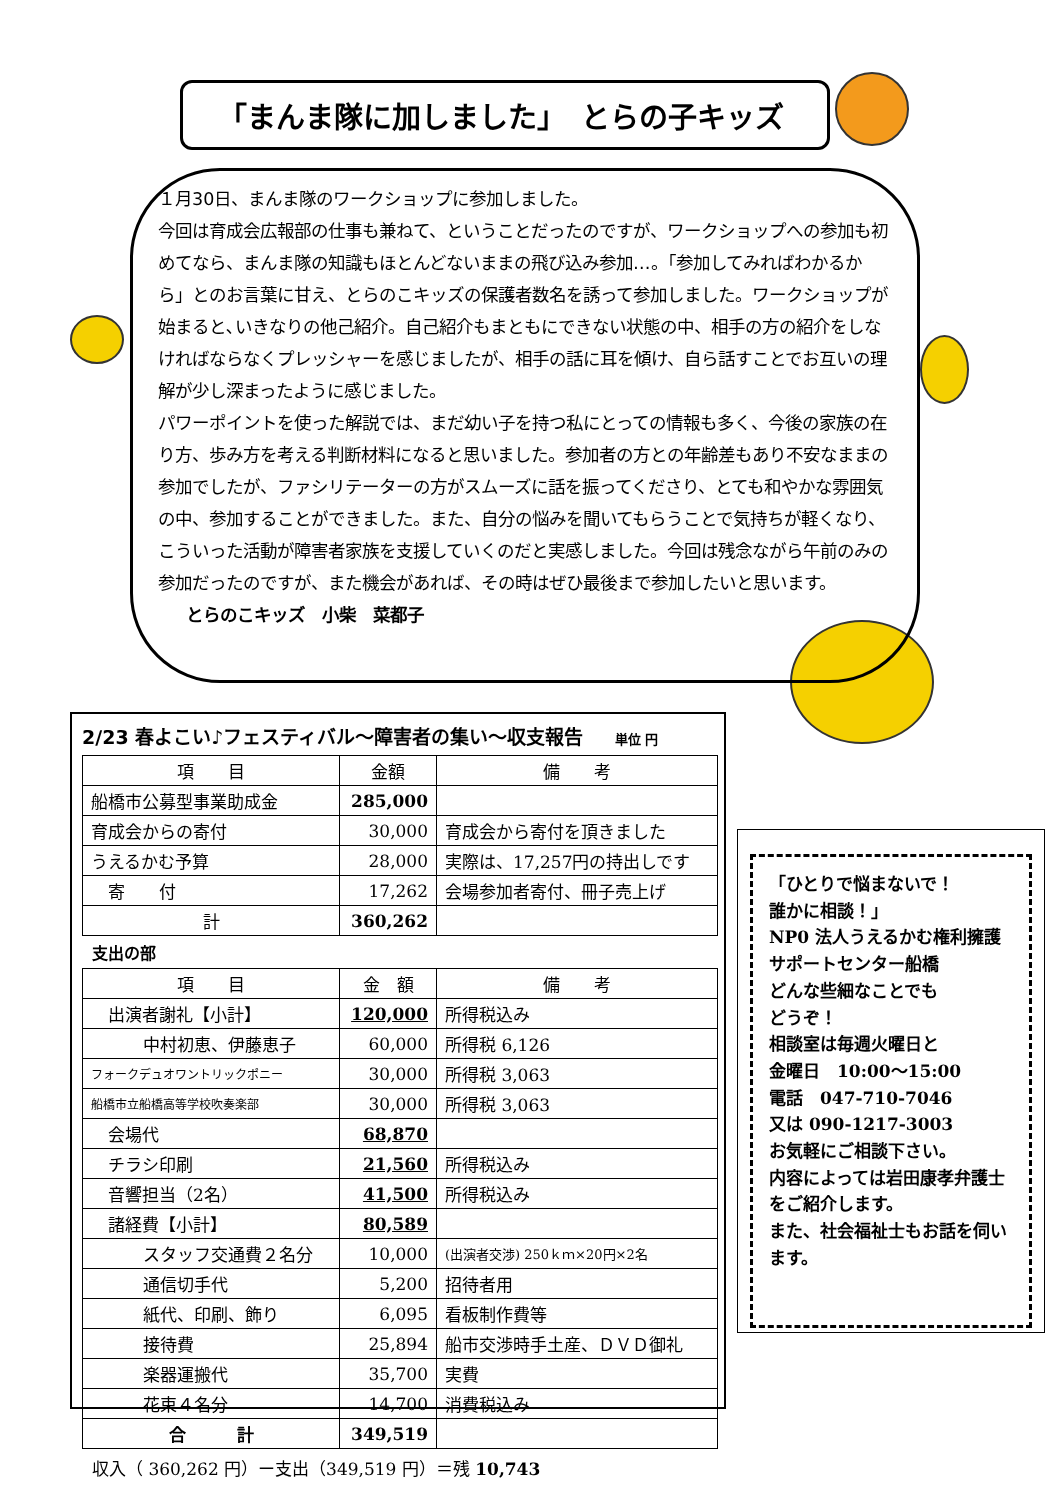「まんま隊に加しました」　とらの子キッズ
１月30日、まんま隊のワークショップに参加しました。
今回は育成会広報部の仕事も兼ねて、ということだったのですが、ワークショップへの参加も初めてなら、まんま隊の知識もほとんどないままの飛び込み参加…。「参加してみればわかるから」とのお言葉に甘え、とらのこキッズの保護者数名を誘って参加しました。ワークショップが始まると､いきなりの他己紹介。自己紹介もまともにできない状態の中、相手の方の紹介をしなければならなくプレッシャーを感じましたが、相手の話に耳を傾け、自ら話すことでお互いの理解が少し深まったように感じました。
パワーポイントを使った解説では、まだ幼い子を持つ私にとっての情報も多く、今後の家族の在り方、歩み方を考える判断材料になると思いました。参加者の方との年齢差もあり不安なままの参加でしたが、ファシリテーターの方がスムーズに話を振ってくださり、とても和やかな雰囲気の中、参加することができました。また、自分の悩みを聞いてもらうことで気持ちが軽くなり、こういった活動が障害者家族を支援していくのだと実感しました。今回は残念ながら午前のみの参加だったのですが、また機会があれば、その時はぜひ最後まで参加したいと思います。
とらのこキッズ　小柴　菜都子
2/23 春よこい♪フェスティバル～障害者の集い～収支報告 単位 円
| 項 目 | 金額 | 備 考 |
| --- | --- | --- |
| 船橋市公募型事業助成金 | 285,000 | |
| 育成会からの寄付 | 30,000 | 育成会から寄付を頂きました |
| うえるかむ予算 | 28,000 | 実際は、17,257円の持出しです |
| 寄 付 | 17,262 | 会場参加者寄付、冊子売上げ |
| 計 | 360,262 | |
支出の部
| 項 目 | 金 額 | 備 考 |
| --- | --- | --- |
| 出演者謝礼【小計】 | 120,000 | 所得税込み |
| 中村初恵、伊藤恵子 | 60,000 | 所得税 6,126 |
| フォークデュオワントリックポニー | 30,000 | 所得税 3,063 |
| 船橋市立船橋高等学校吹奏楽部 | 30,000 | 所得税 3,063 |
| 会場代 | 68,870 | |
| チラシ印刷 | 21,560 | 所得税込み |
| 音響担当（2名） | 41,500 | 所得税込み |
| 諸経費【小計】 | 80,589 | |
| スタッフ交通費２名分 | 10,000 | (出演者交渉) 250ｋｍ×20円×2名 |
| 通信切手代 | 5,200 | 招待者用 |
| 紙代、印刷、飾り | 6,095 | 看板制作費等 |
| 接待費 | 25,894 | 船市交渉時手土産、ＤＶＤ御礼 |
| 楽器運搬代 | 35,700 | 実費 |
| 花束４名分 | 14,700 | 消費税込み |
| 合 計 | 349,519 | |
収入（ 360,262 円）ー支出（349,519 円）＝残 10,743
「ひとりで悩まないで！
誰かに相談！」
NP0 法人うえるかむ権利擁護サポートセンター船橋
どんな些細なことでも
どうぞ！
相談室は毎週火曜日と
金曜日　10:00～15:00
電話　047-710-7046
又は 090-1217-3003
お気軽にご相談下さい。
内容によっては岩田康孝弁護士をご紹介します。
また、社会福祉士もお話を伺います。